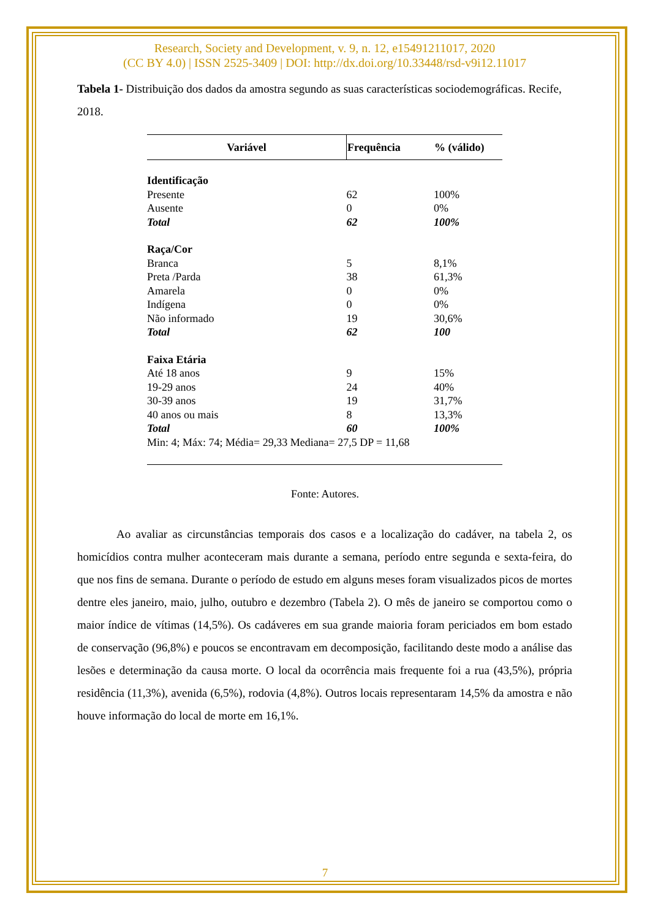Research, Society and Development, v. 9, n. 12, e15491211017, 2020
(CC BY 4.0) | ISSN 2525-3409 | DOI: http://dx.doi.org/10.33448/rsd-v9i12.11017
Tabela 1- Distribuição dos dados da amostra segundo as suas características sociodemográficas. Recife, 2018.
| Variável | Frequência | % (válido) |
| --- | --- | --- |
| Identificação | | |
| Presente | 62 | 100% |
| Ausente | 0 | 0% |
| Total | 62 | 100% |
| Raça/Cor | | |
| Branca | 5 | 8,1% |
| Preta /Parda | 38 | 61,3% |
| Amarela | 0 | 0% |
| Indígena | 0 | 0% |
| Não informado | 19 | 30,6% |
| Total | 62 | 100 |
| Faixa Etária | | |
| Até 18 anos | 9 | 15% |
| 19-29 anos | 24 | 40% |
| 30-39 anos | 19 | 31,7% |
| 40 anos ou mais | 8 | 13,3% |
| Total | 60 | 100% |
| Min: 4; Máx: 74; Média= 29,33 Mediana= 27,5 DP = 11,68 | | |
Fonte: Autores.
Ao avaliar as circunstâncias temporais dos casos e a localização do cadáver, na tabela 2, os homicídios contra mulher aconteceram mais durante a semana, período entre segunda e sexta-feira, do que nos fins de semana. Durante o período de estudo em alguns meses foram visualizados picos de mortes dentre eles janeiro, maio, julho, outubro e dezembro (Tabela 2). O mês de janeiro se comportou como o maior índice de vítimas (14,5%). Os cadáveres em sua grande maioria foram periciados em bom estado de conservação (96,8%) e poucos se encontravam em decomposição, facilitando deste modo a análise das lesões e determinação da causa morte. O local da ocorrência mais frequente foi a rua (43,5%), própria residência (11,3%), avenida (6,5%), rodovia (4,8%). Outros locais representaram 14,5% da amostra e não houve informação do local de morte em 16,1%.
7